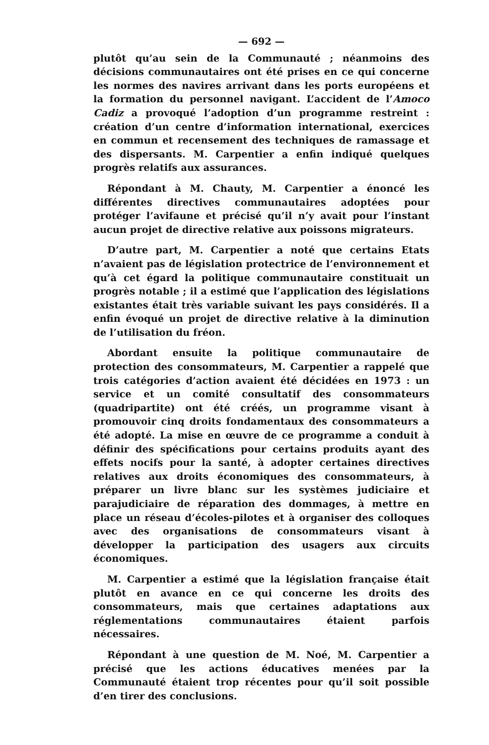— 692 —
plutôt qu’au sein de la Communauté ; néanmoins des décisions communautaires ont été prises en ce qui concerne les normes des navires arrivant dans les ports européens et la formation du personnel navigant. L’accident de l’Amoco Cadiz a provoqué l’adoption d’un programme restreint : création d’un centre d’information international, exercices en commun et recensement des techniques de ramassage et des dispersants. M. Carpentier a enfin indiqué quelques progrès relatifs aux assurances.
Répondant à M. Chauty, M. Carpentier a énoncé les différentes directives communautaires adoptées pour protéger l’avifaune et précisé qu’il n’y avait pour l’instant aucun projet de directive relative aux poissons migrateurs.
D’autre part, M. Carpentier a noté que certains Etats n’avaient pas de législation protectrice de l’environnement et qu’à cet égard la politique communautaire constituait un progrès notable ; il a estimé que l’application des législations existantes était très variable suivant les pays considérés. Il a enfin évoqué un projet de directive relative à la diminution de l’utilisation du fréon.
Abordant ensuite la politique communautaire de protection des consommateurs, M. Carpentier a rappelé que trois catégories d’action avaient été décidées en 1973 : un service et un comité consultatif des consommateurs (quadripartite) ont été créés, un programme visant à promouvoir cinq droits fondamentaux des consommateurs a été adopté. La mise en œuvre de ce programme a conduit à définir des spécifications pour certains produits ayant des effets nocifs pour la santé, à adopter certaines directives relatives aux droits économiques des consommateurs, à préparer un livre blanc sur les systèmes judiciaire et parajudiciaire de réparation des dommages, à mettre en place un réseau d’écoles-pilotes et à organiser des colloques avec des organisations de consommateurs visant à développer la participation des usagers aux circuits économiques.
M. Carpentier a estimé que la législation française était plutôt en avance en ce qui concerne les droits des consommateurs, mais que certaines adaptations aux réglementations communautaires étaient parfois nécessaires.
Répondant à une question de M. Noé, M. Carpentier a précisé que les actions éducatives menées par la Communauté étaient trop récentes pour qu’il soit possible d’en tirer des conclusions.